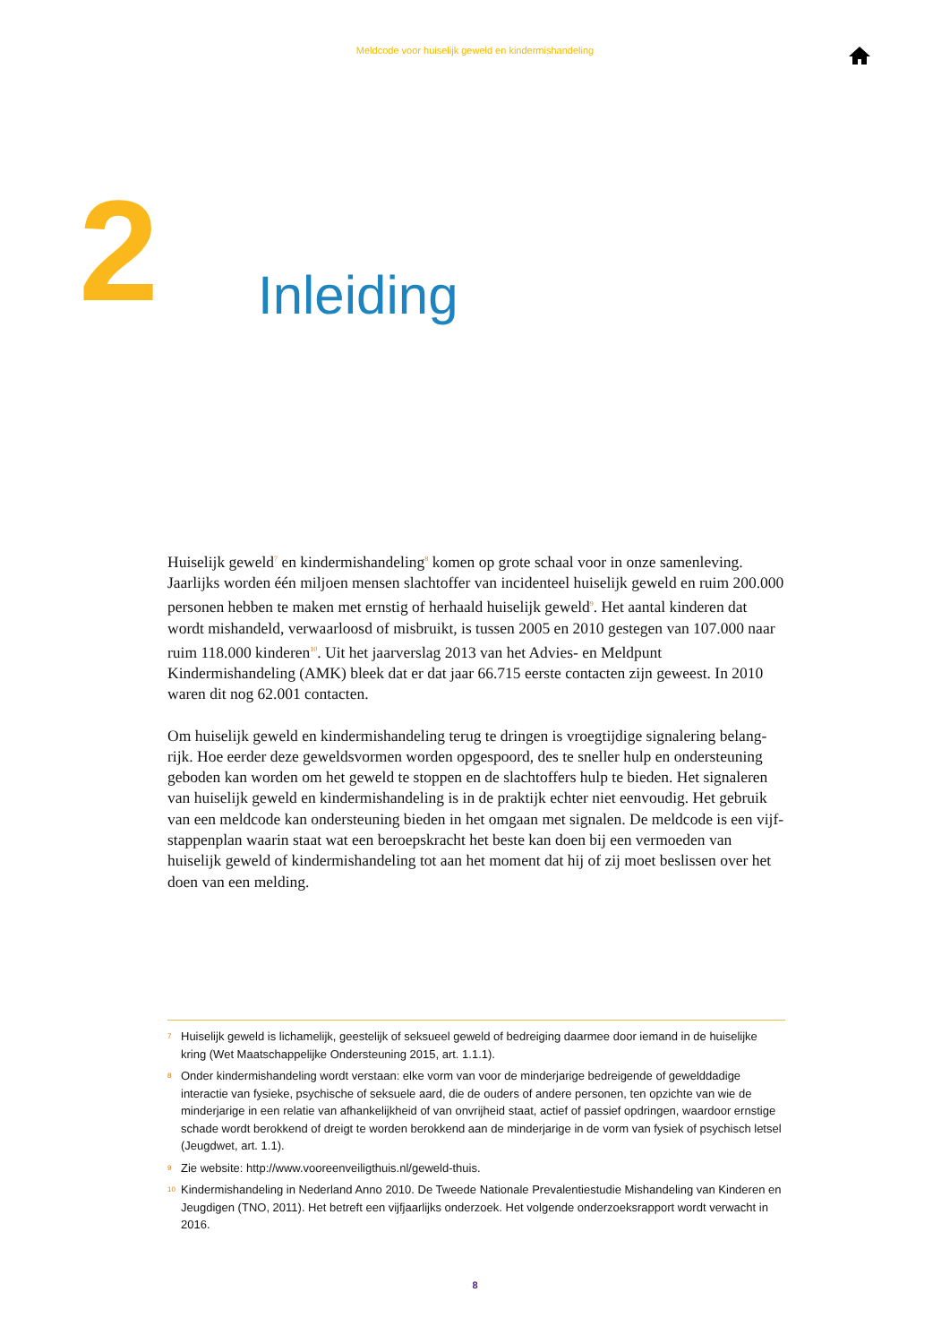Meldcode voor huiselijk geweld en kindermishandeling
2 Inleiding
Huiselijk geweld<sup>7</sup> en kindermishandeling<sup>8</sup> komen op grote schaal voor in onze samenleving. Jaarlijks worden één miljoen mensen slachtoffer van incidenteel huiselijk geweld en ruim 200.000 personen hebben te maken met ernstig of herhaald huiselijk geweld<sup>9</sup>. Het aantal kinderen dat wordt mishandeld, verwaarloosd of misbruikt, is tussen 2005 en 2010 gestegen van 107.000 naar ruim 118.000 kinderen<sup>10</sup>. Uit het jaarverslag 2013 van het Advies- en Meldpunt Kindermishandeling (AMK) bleek dat er dat jaar 66.715 eerste contacten zijn geweest. In 2010 waren dit nog 62.001 contacten.
Om huiselijk geweld en kindermishandeling terug te dringen is vroegtijdige signalering belang­rijk. Hoe eerder deze geweldsvormen worden opgespoord, des te sneller hulp en ondersteuning geboden kan worden om het geweld te stoppen en de slachtoffers hulp te bieden. Het signaleren van huiselijk geweld en kindermishandeling is in de praktijk echter niet eenvoudig. Het gebruik van een meldcode kan ondersteuning bieden in het omgaan met signalen. De meldcode is een vijf-stappenplan waarin staat wat een beroepskracht het beste kan doen bij een vermoeden van huiselijk geweld of kindermishandeling tot aan het moment dat hij of zij moet beslissen over het doen van een melding.
7 Huiselijk geweld is lichamelijk, geestelijk of seksueel geweld of bedreiging daarmee door iemand in de huiselijke kring (Wet Maatschappelijke Ondersteuning 2015, art. 1.1.1).
8 Onder kindermishandeling wordt verstaan: elke vorm van voor de minderjarige bedreigende of gewelddadige interactie van fysieke, psychische of seksuele aard, die de ouders of andere personen, ten opzichte van wie de minderjarige in een relatie van afhankelijkheid of van onvrijheid staat, actief of passief opdringen, waardoor ernstige schade wordt berokkend of dreigt te worden berokkend aan de minderjarige in de vorm van fysiek of psychisch letsel (Jeugdwet, art. 1.1).
9 Zie website: http://www.vooreenveiligthuis.nl/geweld-thuis.
10 Kindermishandeling in Nederland Anno 2010. De Tweede Nationale Prevalentiestudie Mishandeling van Kinderen en Jeugdigen (TNO, 2011). Het betreft een vijfjaarlijks onderzoek. Het volgende onderzoeksrapport wordt verwacht in 2016.
8